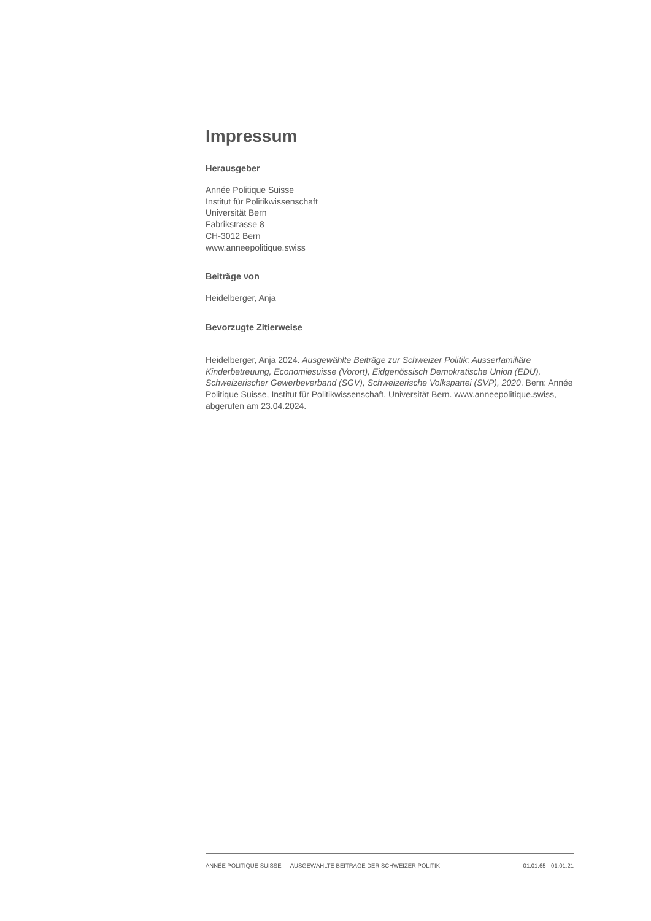Impressum
Herausgeber
Année Politique Suisse
Institut für Politikwissenschaft
Universität Bern
Fabrikstrasse 8
CH-3012 Bern
www.anneepolitique.swiss
Beiträge von
Heidelberger, Anja
Bevorzugte Zitierweise
Heidelberger, Anja 2024. Ausgewählte Beiträge zur Schweizer Politik: Ausserfamiliäre Kinderbetreuung, Economiesuisse (Vorort), Eidgenössisch Demokratische Union (EDU), Schweizerischer Gewerbeverband (SGV), Schweizerische Volkspartei (SVP), 2020. Bern: Année Politique Suisse, Institut für Politikwissenschaft, Universität Bern. www.anneepolitique.swiss, abgerufen am 23.04.2024.
ANNÉE POLITIQUE SUISSE — AUSGEWÄHLTE BEITRÄGE DER SCHWEIZER POLITIK 01.01.65 - 01.01.21